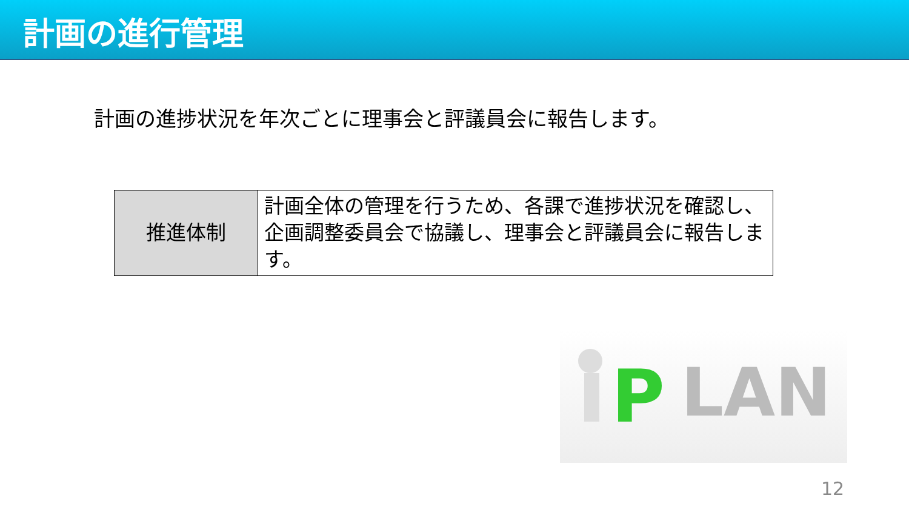計画の進行管理
計画の進捗状況を年次ごとに理事会と評議員会に報告します。
| 推進体制 | 計画全体の管理を行うため、各課で進捗状況を確認し、企画調整委員会で協議し、理事会と評議員会に報告します。 |
P
LAN
12